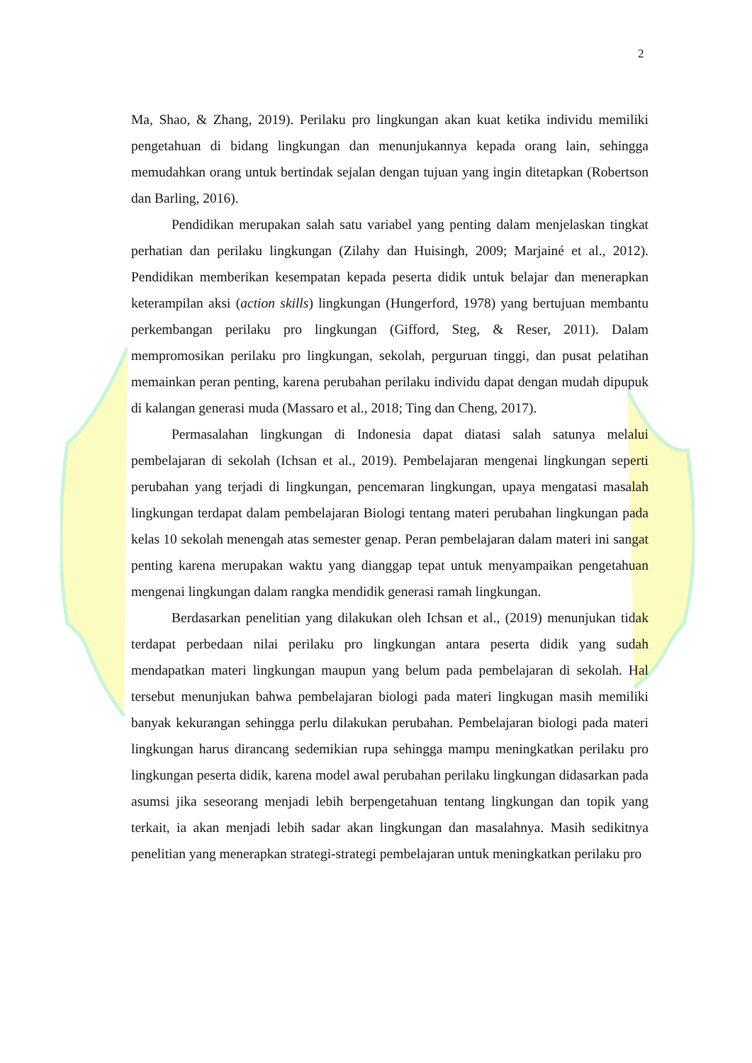2
Ma, Shao, & Zhang, 2019). Perilaku pro lingkungan akan kuat ketika individu memiliki pengetahuan di bidang lingkungan dan menunjukannya kepada orang lain, sehingga memudahkan orang untuk bertindak sejalan dengan tujuan yang ingin ditetapkan (Robertson dan Barling, 2016).
Pendidikan merupakan salah satu variabel yang penting dalam menjelaskan tingkat perhatian dan perilaku lingkungan (Zilahy dan Huisingh, 2009; Marjainé et al., 2012). Pendidikan memberikan kesempatan kepada peserta didik untuk belajar dan menerapkan keterampilan aksi (action skills) lingkungan (Hungerford, 1978) yang bertujuan membantu perkembangan perilaku pro lingkungan (Gifford, Steg, & Reser, 2011). Dalam mempromosikan perilaku pro lingkungan, sekolah, perguruan tinggi, dan pusat pelatihan memainkan peran penting, karena perubahan perilaku individu dapat dengan mudah dipupuk di kalangan generasi muda (Massaro et al., 2018; Ting dan Cheng, 2017).
Permasalahan lingkungan di Indonesia dapat diatasi salah satunya melalui pembelajaran di sekolah (Ichsan et al., 2019). Pembelajaran mengenai lingkungan seperti perubahan yang terjadi di lingkungan, pencemaran lingkungan, upaya mengatasi masalah lingkungan terdapat dalam pembelajaran Biologi tentang materi perubahan lingkungan pada kelas 10 sekolah menengah atas semester genap. Peran pembelajaran dalam materi ini sangat penting karena merupakan waktu yang dianggap tepat untuk menyampaikan pengetahuan mengenai lingkungan dalam rangka mendidik generasi ramah lingkungan.
Berdasarkan penelitian yang dilakukan oleh Ichsan et al., (2019) menunjukan tidak terdapat perbedaan nilai perilaku pro lingkungan antara peserta didik yang sudah mendapatkan materi lingkungan maupun yang belum pada pembelajaran di sekolah. Hal tersebut menunjukan bahwa pembelajaran biologi pada materi lingkugan masih memiliki banyak kekurangan sehingga perlu dilakukan perubahan. Pembelajaran biologi pada materi lingkungan harus dirancang sedemikian rupa sehingga mampu meningkatkan perilaku pro lingkungan peserta didik, karena model awal perubahan perilaku lingkungan didasarkan pada asumsi jika seseorang menjadi lebih berpengetahuan tentang lingkungan dan topik yang terkait, ia akan menjadi lebih sadar akan lingkungan dan masalahnya. Masih sedikitnya penelitian yang menerapkan strategi-strategi pembelajaran untuk meningkatkan perilaku pro